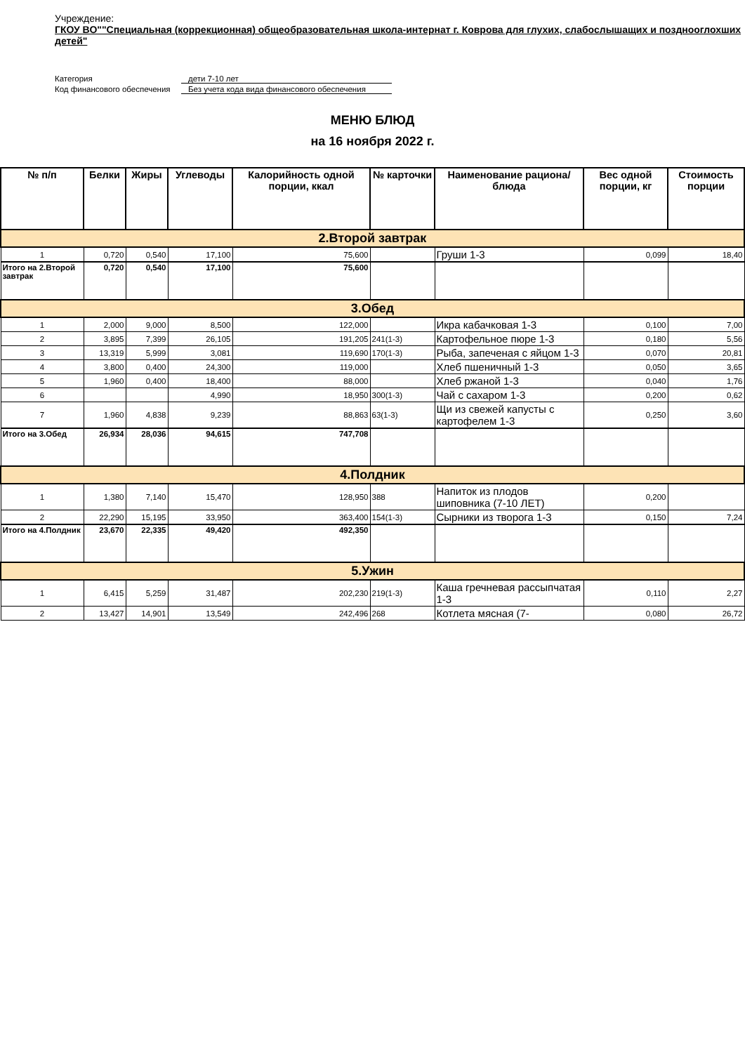Учреждение:
ГКОУ ВО""Специальная (коррекционная) общеобразовательная школа-интернат г. Коврова для глухих, слабослышащих и позднооглохших детей"
Категория
дети 7-10 лет
Код финансового обеспечения
Без учета кода вида финансового обеспечения
МЕНЮ БЛЮД
на 16 ноября 2022 г.
| № п/п | Белки | Жиры | Углеводы | Калорийность одной порции, ккал | № карточки | Наименование рациона/ блюда | Вес одной порции, кг | Стоимость порции |
| --- | --- | --- | --- | --- | --- | --- | --- | --- |
| 2.Второй завтрак | | | | | | | | |
| 1 | 0,720 | 0,540 | 17,100 | 75,600 | | Груши 1-3 | 0,099 | 18,40 |
| Итого на 2.Второй завтрак | 0,720 | 0,540 | 17,100 | 75,600 | | | | |
| 3.Обед | | | | | | | | |
| 1 | 2,000 | 9,000 | 8,500 | 122,000 | | Икра кабачковая 1-3 | 0,100 | 7,00 |
| 2 | 3,895 | 7,399 | 26,105 | 191,205 | 241(1-3) | Картофельное пюре 1-3 | 0,180 | 5,56 |
| 3 | 13,319 | 5,999 | 3,081 | 119,690 | 170(1-3) | Рыба, запеченая с яйцом 1-3 | 0,070 | 20,81 |
| 4 | 3,800 | 0,400 | 24,300 | 119,000 | | Хлеб пшеничный 1-3 | 0,050 | 3,65 |
| 5 | 1,960 | 0,400 | 18,400 | 88,000 | | Хлеб ржаной 1-3 | 0,040 | 1,76 |
| 6 | | | 4,990 | 18,950 | 300(1-3) | Чай с сахаром 1-3 | 0,200 | 0,62 |
| 7 | 1,960 | 4,838 | 9,239 | 88,863 | 63(1-3) | Щи из свежей капусты с картофелем 1-3 | 0,250 | 3,60 |
| Итого на 3.Обед | 26,934 | 28,036 | 94,615 | 747,708 | | | | |
| 4.Полдник | | | | | | | | |
| 1 | 1,380 | 7,140 | 15,470 | 128,950 | 388 | Напиток из плодов шиповника (7-10 ЛЕТ) | 0,200 | |
| 2 | 22,290 | 15,195 | 33,950 | 363,400 | 154(1-3) | Сырники из творога 1-3 | 0,150 | 7,24 |
| Итого на 4.Полдник | 23,670 | 22,335 | 49,420 | 492,350 | | | | |
| 5.Ужин | | | | | | | | |
| 1 | 6,415 | 5,259 | 31,487 | 202,230 | 219(1-3) | Каша гречневая рассыпчатая 1-3 | 0,110 | 2,27 |
| 2 | 13,427 | 14,901 | 13,549 | 242,496 | 268 | Котлета мясная (7- | 0,080 | 26,72 |